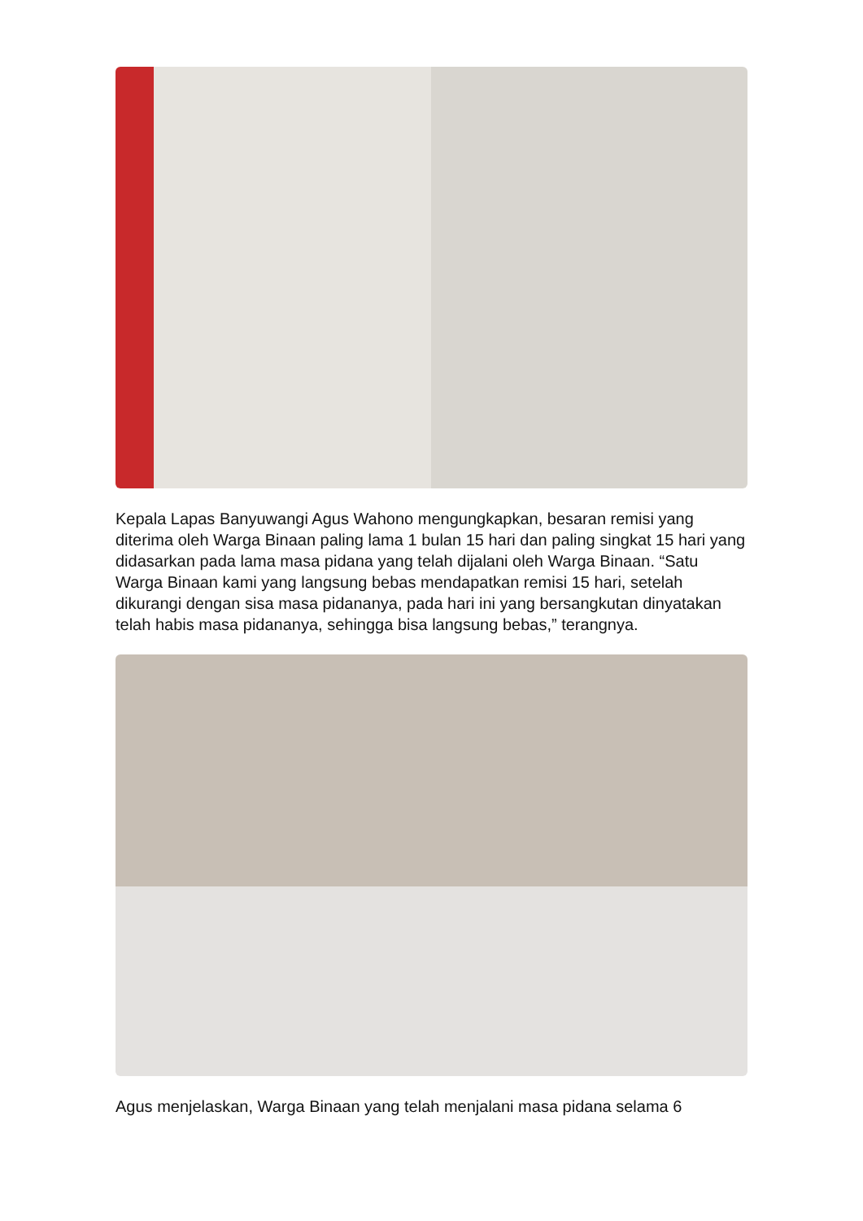Kepala Lapas Banyuwangi Agus Wahono mengungkapkan, besaran remisi yang diterima oleh Warga Binaan paling lama 1 bulan 15 hari dan paling singkat 15 hari yang didasarkan pada lama masa pidana yang telah dijalani oleh Warga Binaan. “Satu Warga Binaan kami yang langsung bebas mendapatkan remisi 15 hari, setelah dikurangi dengan sisa masa pidananya, pada hari ini yang bersangkutan dinyatakan telah habis masa pidananya, sehingga bisa langsung bebas,” terangnya.
Agus menjelaskan, Warga Binaan yang telah menjalani masa pidana selama 6